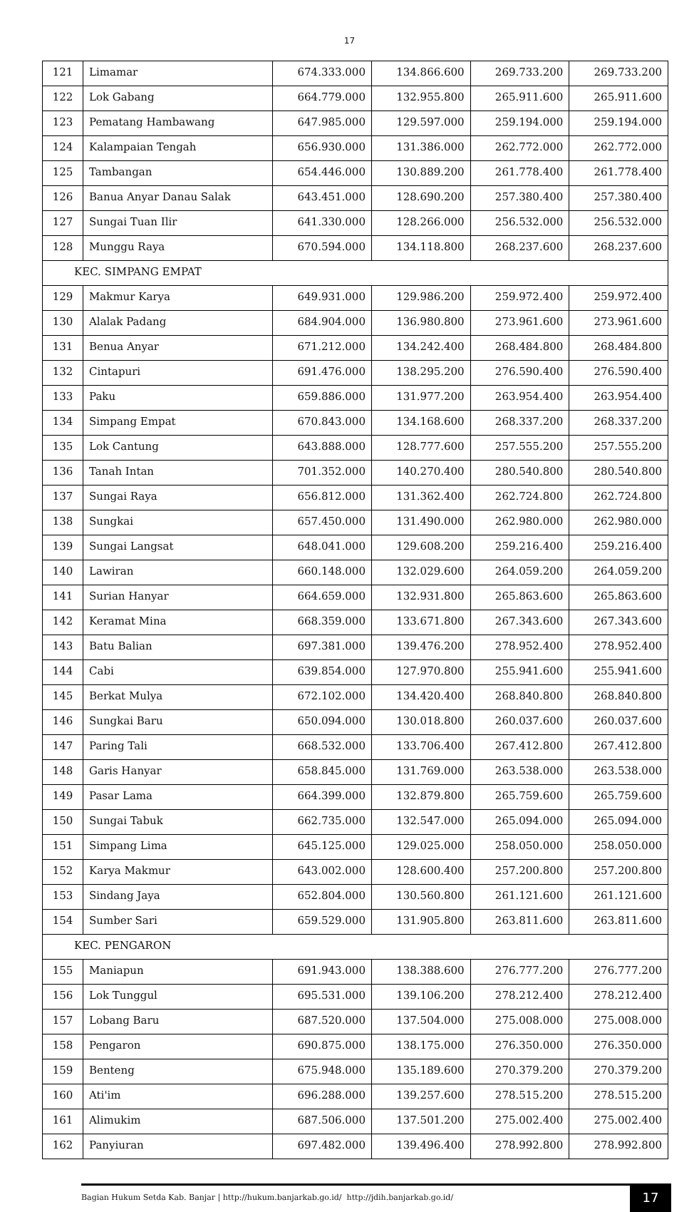17
| 121 | Limamar | 674.333.000 | 134.866.600 | 269.733.200 | 269.733.200 |
| 122 | Lok Gabang | 664.779.000 | 132.955.800 | 265.911.600 | 265.911.600 |
| 123 | Pematang Hambawang | 647.985.000 | 129.597.000 | 259.194.000 | 259.194.000 |
| 124 | Kalampaian Tengah | 656.930.000 | 131.386.000 | 262.772.000 | 262.772.000 |
| 125 | Tambangan | 654.446.000 | 130.889.200 | 261.778.400 | 261.778.400 |
| 126 | Banua Anyar Danau Salak | 643.451.000 | 128.690.200 | 257.380.400 | 257.380.400 |
| 127 | Sungai Tuan Ilir | 641.330.000 | 128.266.000 | 256.532.000 | 256.532.000 |
| 128 | Munggu Raya | 670.594.000 | 134.118.800 | 268.237.600 | 268.237.600 |
| KEC. SIMPANG EMPAT | | | | | |
| 129 | Makmur Karya | 649.931.000 | 129.986.200 | 259.972.400 | 259.972.400 |
| 130 | Alalak Padang | 684.904.000 | 136.980.800 | 273.961.600 | 273.961.600 |
| 131 | Benua Anyar | 671.212.000 | 134.242.400 | 268.484.800 | 268.484.800 |
| 132 | Cintapuri | 691.476.000 | 138.295.200 | 276.590.400 | 276.590.400 |
| 133 | Paku | 659.886.000 | 131.977.200 | 263.954.400 | 263.954.400 |
| 134 | Simpang Empat | 670.843.000 | 134.168.600 | 268.337.200 | 268.337.200 |
| 135 | Lok Cantung | 643.888.000 | 128.777.600 | 257.555.200 | 257.555.200 |
| 136 | Tanah Intan | 701.352.000 | 140.270.400 | 280.540.800 | 280.540.800 |
| 137 | Sungai Raya | 656.812.000 | 131.362.400 | 262.724.800 | 262.724.800 |
| 138 | Sungkai | 657.450.000 | 131.490.000 | 262.980.000 | 262.980.000 |
| 139 | Sungai Langsat | 648.041.000 | 129.608.200 | 259.216.400 | 259.216.400 |
| 140 | Lawiran | 660.148.000 | 132.029.600 | 264.059.200 | 264.059.200 |
| 141 | Surian Hanyar | 664.659.000 | 132.931.800 | 265.863.600 | 265.863.600 |
| 142 | Keramat Mina | 668.359.000 | 133.671.800 | 267.343.600 | 267.343.600 |
| 143 | Batu Balian | 697.381.000 | 139.476.200 | 278.952.400 | 278.952.400 |
| 144 | Cabi | 639.854.000 | 127.970.800 | 255.941.600 | 255.941.600 |
| 145 | Berkat Mulya | 672.102.000 | 134.420.400 | 268.840.800 | 268.840.800 |
| 146 | Sungkai Baru | 650.094.000 | 130.018.800 | 260.037.600 | 260.037.600 |
| 147 | Paring Tali | 668.532.000 | 133.706.400 | 267.412.800 | 267.412.800 |
| 148 | Garis Hanyar | 658.845.000 | 131.769.000 | 263.538.000 | 263.538.000 |
| 149 | Pasar Lama | 664.399.000 | 132.879.800 | 265.759.600 | 265.759.600 |
| 150 | Sungai Tabuk | 662.735.000 | 132.547.000 | 265.094.000 | 265.094.000 |
| 151 | Simpang Lima | 645.125.000 | 129.025.000 | 258.050.000 | 258.050.000 |
| 152 | Karya Makmur | 643.002.000 | 128.600.400 | 257.200.800 | 257.200.800 |
| 153 | Sindang Jaya | 652.804.000 | 130.560.800 | 261.121.600 | 261.121.600 |
| 154 | Sumber Sari | 659.529.000 | 131.905.800 | 263.811.600 | 263.811.600 |
| KEC. PENGARON | | | | | |
| 155 | Maniapun | 691.943.000 | 138.388.600 | 276.777.200 | 276.777.200 |
| 156 | Lok Tunggul | 695.531.000 | 139.106.200 | 278.212.400 | 278.212.400 |
| 157 | Lobang Baru | 687.520.000 | 137.504.000 | 275.008.000 | 275.008.000 |
| 158 | Pengaron | 690.875.000 | 138.175.000 | 276.350.000 | 276.350.000 |
| 159 | Benteng | 675.948.000 | 135.189.600 | 270.379.200 | 270.379.200 |
| 160 | Ati'im | 696.288.000 | 139.257.600 | 278.515.200 | 278.515.200 |
| 161 | Alimukim | 687.506.000 | 137.501.200 | 275.002.400 | 275.002.400 |
| 162 | Panyiuran | 697.482.000 | 139.496.400 | 278.992.800 | 278.992.800 |
Bagian Hukum Setda Kab. Banjar | http://hukum.banjarkab.go.id/ http://jdih.banjarkab.go.id/
17